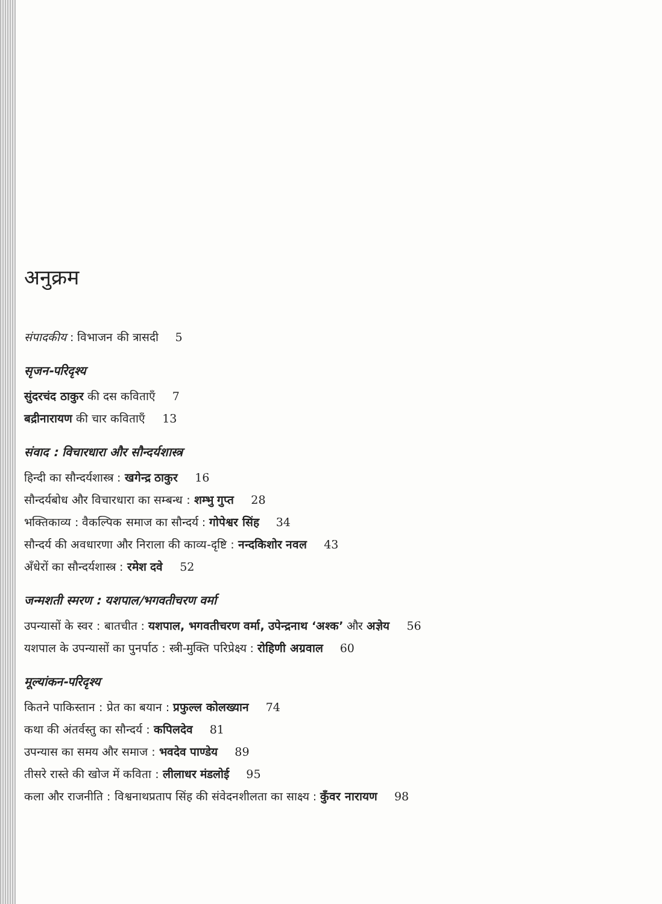अनुक्रम
संपादकीय : विभाजन की त्रासदी 5
सृजन-परिदृश्य
सुंदरचंद ठाकुर की दस कविताएँ 7
बद्रीनारायण की चार कविताएँ 13
संवाद : विचारधारा और सौन्दर्यशास्त्र
हिन्दी का सौन्दर्यशास्त्र : खगेन्द्र ठाकुर 16
सौन्दर्यबोध और विचारधारा का सम्बन्ध : शम्भु गुप्त 28
भक्तिकाव्य : वैकल्पिक समाज का सौन्दर्य : गोपेश्वर सिंह 34
सौन्दर्य की अवधारणा और निराला की काव्य-दृष्टि : नन्दकिशोर नवल 43
अँधेरों का सौन्दर्यशास्त्र : रमेश दवे 52
जन्मशती स्मरण : यशपाल/भगवतीचरण वर्मा
उपन्यासों के स्वर : बातचीत : यशपाल, भगवतीचरण वर्मा, उपेन्द्रनाथ ‘अश्क’ और अज्ञेय 56
यशपाल के उपन्यासों का पुनर्पाठ : स्त्री-मुक्ति परिप्रेक्ष्य : रोहिणी अग्रवाल 60
मूल्यांकन-परिदृश्य
कितने पाकिस्तान : प्रेत का बयान : प्रफुल्ल कोलख्यान 74
कथा की अंतर्वस्तु का सौन्दर्य : कपिलदेव 81
उपन्यास का समय और समाज : भवदेव पाण्डेय 89
तीसरे रास्ते की खोज में कविता : लीलाधर मंडलोई 95
कला और राजनीति : विश्वनाथप्रताप सिंह की संवेदनशीलता का साक्ष्य : कुँवर नारायण 98